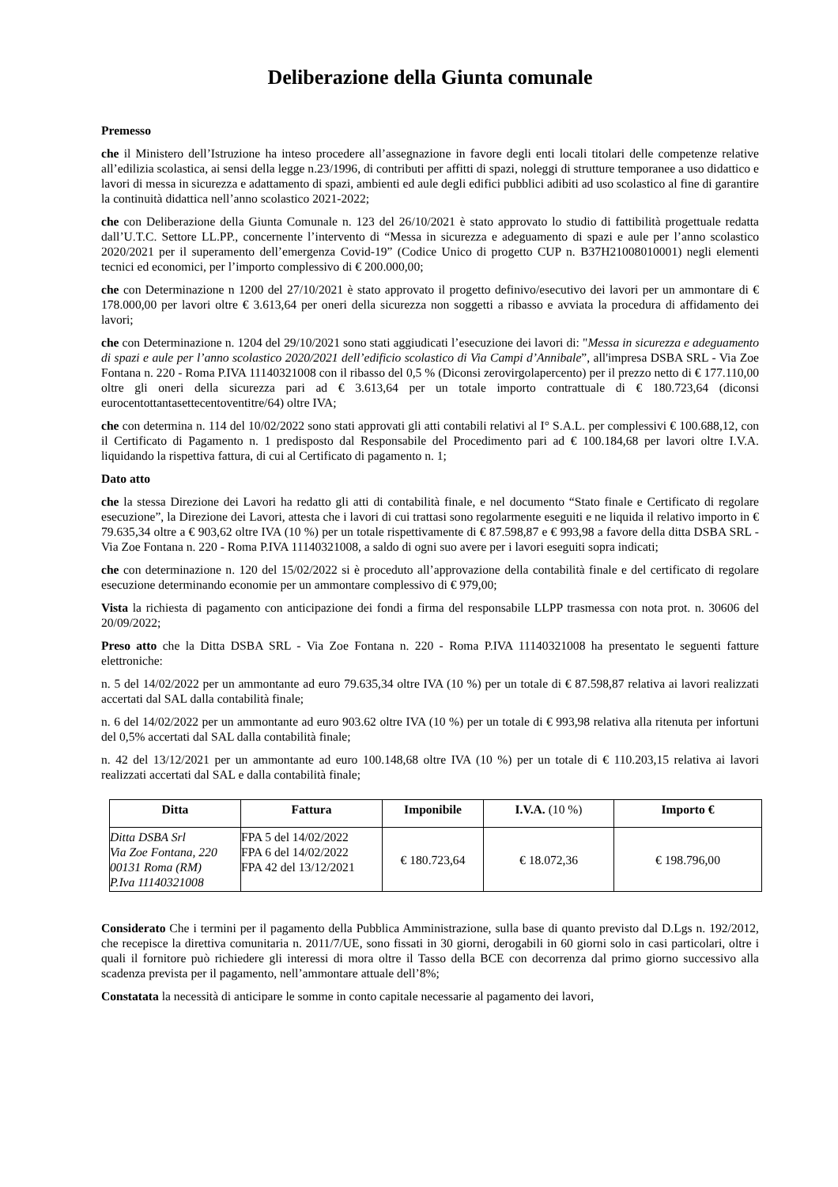Deliberazione della Giunta comunale
Premesso
che il Ministero dell’Istruzione ha inteso procedere all’assegnazione in favore degli enti locali titolari delle competenze relative all’edilizia scolastica, ai sensi della legge n.23/1996, di contributi per affitti di spazi, noleggi di strutture temporanee a uso didattico e lavori di messa in sicurezza e adattamento di spazi, ambienti ed aule degli edifici pubblici adibiti ad uso scolastico al fine di garantire la continuità didattica nell’anno scolastico 2021-2022;
che con Deliberazione della Giunta Comunale n. 123 del 26/10/2021 è stato approvato lo studio di fattibilità progettuale redatta dall’U.T.C. Settore LL.PP., concernente l’intervento di “Messa in sicurezza e adeguamento di spazi e aule per l’anno scolastico 2020/2021 per il superamento dell’emergenza Covid-19” (Codice Unico di progetto CUP n. B37H21008010001) negli elementi tecnici ed economici, per l’importo complessivo di € 200.000,00;
che con Determinazione n 1200 del 27/10/2021 è stato approvato il progetto definivo/esecutivo dei lavori per un ammontare di € 178.000,00 per lavori oltre € 3.613,64 per oneri della sicurezza non soggetti a ribasso e avviata la procedura di affidamento dei lavori;
che con Determinazione n. 1204 del 29/10/2021 sono stati aggiudicati l’esecuzione dei lavori di: "Messa in sicurezza e adeguamento di spazi e aule per l’anno scolastico 2020/2021 dell’edificio scolastico di Via Campi d’Annibale”, all'impresa DSBA SRL - Via Zoe Fontana n. 220 - Roma P.IVA 11140321008 con il ribasso del 0,5 % (Diconsi zerovirgolapercento) per il prezzo netto di € 177.110,00 oltre gli oneri della sicurezza pari ad € 3.613,64 per un totale importo contrattuale di € 180.723,64 (diconsi eurocentottantasettecentoventitre/64) oltre IVA;
che con determina n. 114 del 10/02/2022 sono stati approvati gli atti contabili relativi al I° S.A.L. per complessivi € 100.688,12, con il Certificato di Pagamento n. 1 predisposto dal Responsabile del Procedimento pari ad € 100.184,68 per lavori oltre I.V.A. liquidando la rispettiva fattura, di cui al Certificato di pagamento n. 1;
Dato atto
che la stessa Direzione dei Lavori ha redatto gli atti di contabilità finale, e nel documento “Stato finale e Certificato di regolare esecuzione”, la Direzione dei Lavori, attesta che i lavori di cui trattasi sono regolarmente eseguiti e ne liquida il relativo importo in € 79.635,34 oltre a € 903,62 oltre IVA (10 %) per un totale rispettivamente di € 87.598,87 e € 993,98 a favore della ditta DSBA SRL - Via Zoe Fontana n. 220 - Roma P.IVA 11140321008, a saldo di ogni suo avere per i lavori eseguiti sopra indicati;
che con determinazione n. 120 del 15/02/2022 si è proceduto all’approvazione della contabilità finale e del certificato di regolare esecuzione determinando economie per un ammontare complessivo di € 979,00;
Vista la richiesta di pagamento con anticipazione dei fondi a firma del responsabile LLPP trasmessa con nota prot. n. 30606 del 20/09/2022;
Preso atto che la Ditta DSBA SRL - Via Zoe Fontana n. 220 - Roma P.IVA 11140321008 ha presentato le seguenti fatture elettroniche:
n. 5 del 14/02/2022 per un ammontante ad euro 79.635,34 oltre IVA (10 %) per un totale di € 87.598,87 relativa ai lavori realizzati accertati dal SAL dalla contabilità finale;
n. 6 del 14/02/2022 per un ammontante ad euro 903.62 oltre IVA (10 %) per un totale di € 993,98 relativa alla ritenuta per infortuni del 0,5% accertati dal SAL dalla contabilità finale;
n. 42 del 13/12/2021 per un ammontante ad euro 100.148,68 oltre IVA (10 %) per un totale di € 110.203,15 relativa ai lavori realizzati accertati dal SAL e dalla contabilità finale;
| Ditta | Fattura | Imponibile | I.V.A. (10 %) | Importo € |
| --- | --- | --- | --- | --- |
| Ditta DSBA Srl Via Zoe Fontana, 220 00131 Roma (RM) P.Iva 11140321008 | FPA 5 del 14/02/2022 FPA 6 del 14/02/2022 FPA 42 del 13/12/2021 | € 180.723,64 | € 18.072,36 | € 198.796,00 |
Considerato Che i termini per il pagamento della Pubblica Amministrazione, sulla base di quanto previsto dal D.Lgs n. 192/2012, che recepisce la direttiva comunitaria n. 2011/7/UE, sono fissati in 30 giorni, derogabili in 60 giorni solo in casi particolari, oltre i quali il fornitore può richiedere gli interessi di mora oltre il Tasso della BCE con decorrenza dal primo giorno successivo alla scadenza prevista per il pagamento, nell’ammontare attuale dell’8%;
Constatata la necessità di anticipare le somme in conto capitale necessarie al pagamento dei lavori,